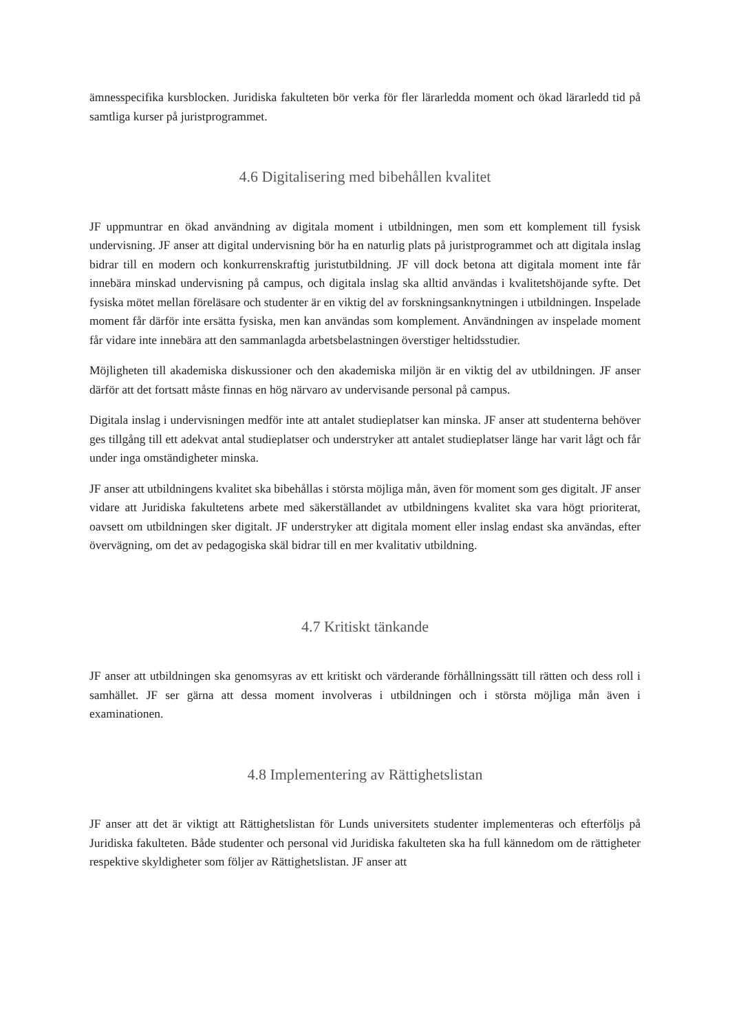ämnesspecifika kursblocken. Juridiska fakulteten bör verka för fler lärarledda moment och ökad lärarledd tid på samtliga kurser på juristprogrammet.
4.6 Digitalisering med bibehållen kvalitet
JF uppmuntrar en ökad användning av digitala moment i utbildningen, men som ett komplement till fysisk undervisning. JF anser att digital undervisning bör ha en naturlig plats på juristprogrammet och att digitala inslag bidrar till en modern och konkurrenskraftig juristutbildning. JF vill dock betona att digitala moment inte får innebära minskad undervisning på campus, och digitala inslag ska alltid användas i kvalitetshöjande syfte. Det fysiska mötet mellan föreläsare och studenter är en viktig del av forskningsanknytningen i utbildningen. Inspelade moment får därför inte ersätta fysiska, men kan användas som komplement. Användningen av inspelade moment får vidare inte innebära att den sammanlagda arbetsbelastningen överstiger heltidsstudier.
Möjligheten till akademiska diskussioner och den akademiska miljön är en viktig del av utbildningen. JF anser därför att det fortsatt måste finnas en hög närvaro av undervisande personal på campus.
Digitala inslag i undervisningen medför inte att antalet studieplatser kan minska. JF anser att studenterna behöver ges tillgång till ett adekvat antal studieplatser och understryker att antalet studieplatser länge har varit lågt och får under inga omständigheter minska.
JF anser att utbildningens kvalitet ska bibehållas i största möjliga mån, även för moment som ges digitalt. JF anser vidare att Juridiska fakultetens arbete med säkerställandet av utbildningens kvalitet ska vara högt prioriterat, oavsett om utbildningen sker digitalt. JF understryker att digitala moment eller inslag endast ska användas, efter övervägning, om det av pedagogiska skäl bidrar till en mer kvalitativ utbildning.
4.7 Kritiskt tänkande
JF anser att utbildningen ska genomsyras av ett kritiskt och värderande förhållningssätt till rätten och dess roll i samhället. JF ser gärna att dessa moment involveras i utbildningen och i största möjliga mån även i examinationen.
4.8 Implementering av Rättighetslistan
JF anser att det är viktigt att Rättighetslistan för Lunds universitets studenter implementeras och efterföljs på Juridiska fakulteten. Både studenter och personal vid Juridiska fakulteten ska ha full kännedom om de rättigheter respektive skyldigheter som följer av Rättighetslistan. JF anser att